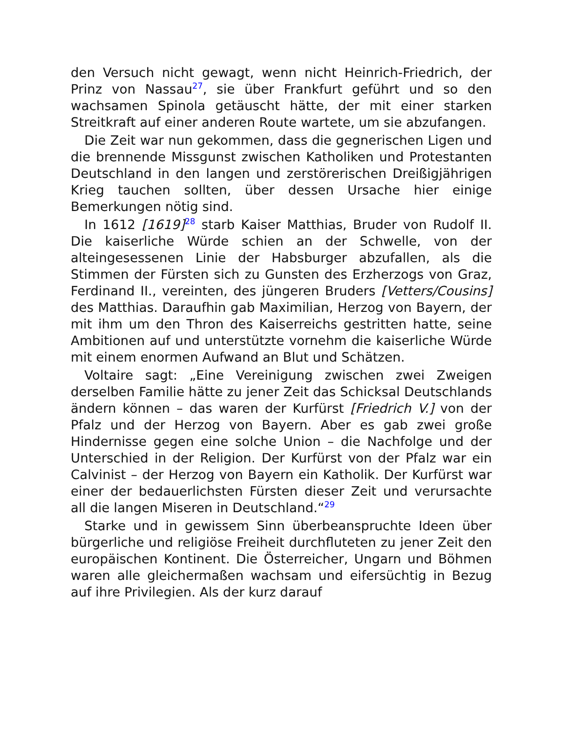den Versuch nicht gewagt, wenn nicht Heinrich-Friedrich, der Prinz von Nassau<sup>27</sup>, sie über Frankfurt geführt und so den wachsamen Spinola getäuscht hätte, der mit einer starken Streitkraft auf einer anderen Route wartete, um sie abzufangen.
Die Zeit war nun gekommen, dass die gegnerischen Ligen und die brennende Missgunst zwischen Katholiken und Protestanten Deutschland in den langen und zerstörerischen Dreißigjährigen Krieg tauchen sollten, über dessen Ursache hier einige Bemerkungen nötig sind.
In 1612 [1619]<sup>28</sup> starb Kaiser Matthias, Bruder von Rudolf II. Die kaiserliche Würde schien an der Schwelle, von der alteingesessenen Linie der Habsburger abzufallen, als die Stimmen der Fürsten sich zu Gunsten des Erzherzogs von Graz, Ferdinand II., vereinten, des jüngeren Bruders [Vetters/Cousins] des Matthias. Daraufhin gab Maximilian, Herzog von Bayern, der mit ihm um den Thron des Kaiserreichs gestritten hatte, seine Ambitionen auf und unterstützte vornehm die kaiserliche Würde mit einem enormen Aufwand an Blut und Schätzen.
Voltaire sagt: „Eine Vereinigung zwischen zwei Zweigen derselben Familie hätte zu jener Zeit das Schicksal Deutschlands ändern können – das waren der Kurfürst [Friedrich V.] von der Pfalz und der Herzog von Bayern. Aber es gab zwei große Hindernisse gegen eine solche Union – die Nachfolge und der Unterschied in der Religion. Der Kurfürst von der Pfalz war ein Calvinist – der Herzog von Bayern ein Katholik. Der Kurfürst war einer der bedauerlichsten Fürsten dieser Zeit und verursachte all die langen Miseren in Deutschland.“<sup>29</sup>
Starke und in gewissem Sinn überbeanspruchte Ideen über bürgerliche und religiöse Freiheit durchfluteten zu jener Zeit den europäischen Kontinent. Die Österreicher, Ungarn und Böhmen waren alle gleichermaßen wachsam und eifersüchtig in Bezug auf ihre Privilegien. Als der kurz darauf